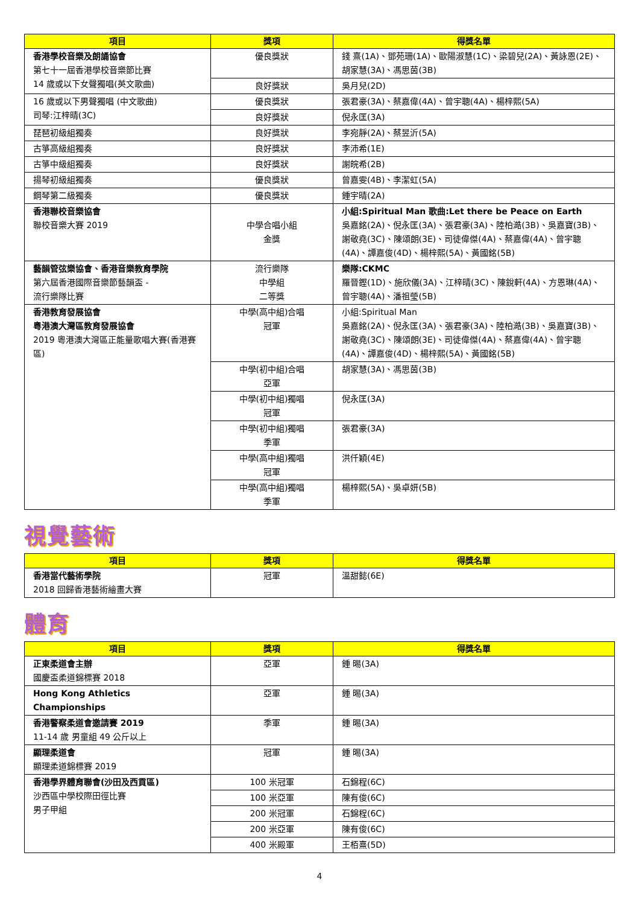| 項目 | 獎項 | 得獎名單 |
| --- | --- | --- |
| 香港學校音樂及朗誦協會 第七十一屆香港學校音樂節比賽 14 歲或以下女聲獨唱(英文歌曲) | 優良獎狀 | 錢 熹(1A)、鄧苑珊(1A)、歐陽淑慧(1C)、梁碧兒(2A)、黃詠恩(2E)、胡家慧(3A)、馮思茵(3B) |
| | 良好獎狀 | 吳月兒(2D) |
| 16 歲或以下男聲獨唱 (中文歌曲) 司琴:江梓晴(3C) | 優良獎狀 | 張君豪(3A)、蔡嘉偉(4A)、曾宇聰(4A)、楊梓熙(5A) |
| | 良好獎狀 | 倪永匡(3A) |
| 琵琶初級組獨奏 | 良好獎狀 | 李宛靜(2A)、蔡昱沂(5A) |
| 古箏高級組獨奏 | 良好獎狀 | 李沛希(1E) |
| 古箏中級組獨奏 | 良好獎狀 | 謝皖希(2B) |
| 揚琴初級組獨奏 | 優良獎狀 | 曾嘉雯(4B)、李潔虹(5A) |
| 鋼琴第二級獨奏 | 優良獎狀 | 鍾宇晴(2A) |
| 香港聯校音樂協會 聯校音樂大賽 2019 | 中學合唱小組 金獎 | 小組:Spiritual Man 歌曲:Let there be Peace on Earth 吳嘉銘(2A)、倪永匡(3A)、張君豪(3A)、陸柏澔(3B)、吳嘉寶(3B)、謝敬堯(3C)、陳頌朗(3E)、司徒偉傑(4A)、蔡嘉偉(4A)、曾宇聰(4A)、譚嘉俊(4D)、楊梓熙(5A)、黃國銘(5B) |
| 藝韻管弦樂協會、香港音樂教育學院 第六屆香港國際音樂節藝韻盃 - 流行樂隊比賽 | 流行樂隊 中學組 二等獎 | 樂隊:CKMC 羅晉鏗(1D)、施欣儀(3A)、江梓晴(3C)、陳銳軒(4A)、方恩琳(4A)、曾宇聰(4A)、潘祖瑩(5B) |
| 香港教育發展協會 粵港澳大灣區教育發展協會 2019 粵港澳大灣區正能量歌唱大賽(香港賽區) | 中學(高中組)合唱 冠軍 | 小組:Spiritual Man 吳嘉銘(2A)、倪永匡(3A)、張君豪(3A)、陸柏澔(3B)、吳嘉寶(3B)、謝敬堯(3C)、陳頌朗(3E)、司徒偉傑(4A)、蔡嘉偉(4A)、曾宇聰(4A)、譚嘉俊(4D)、楊梓熙(5A)、黃國銘(5B) |
| | 中學(初中組)合唱 亞軍 | 胡家慧(3A)、馮思茵(3B) |
| | 中學(初中組)獨唱 冠軍 | 倪永匡(3A) |
| | 中學(初中組)獨唱 季軍 | 張君豪(3A) |
| | 中學(高中組)獨唱 冠軍 | 洪仟穎(4E) |
| | 中學(高中組)獨唱 季軍 | 楊梓熙(5A)、吳卓妍(5B) |
視覺藝術
| 項目 | 獎項 | 得獎名單 |
| --- | --- | --- |
| 香港當代藝術學院 2018 回歸香港藝術繪畫大賽 | 冠軍 | 溫甜懿(6E) |
體育
| 項目 | 獎項 | 得獎名單 |
| --- | --- | --- |
| 正東柔道會主辦 國慶盃柔道錦標賽 2018 | 亞軍 | 鍾 晹(3A) |
| Hong Kong Athletics Championships | 亞軍 | 鍾 晹(3A) |
| 香港警察柔道會邀請賽 2019 11-14 歲 男童組 49 公斤以上 | 季軍 | 鍾 晹(3A) |
| 顯理柔道會 顯理柔道錦標賽 2019 | 冠軍 | 鍾 晹(3A) |
| 香港學界體育聯會(沙田及西貢區) 沙西區中學校際田徑比賽 男子甲組 | 100 米冠軍 | 石錦程(6C) |
| | 100 米亞軍 | 陳有俊(6C) |
| | 200 米冠軍 | 石錦程(6C) |
| | 200 米亞軍 | 陳有俊(6C) |
| | 400 米殿軍 | 王栢熹(5D) |
4